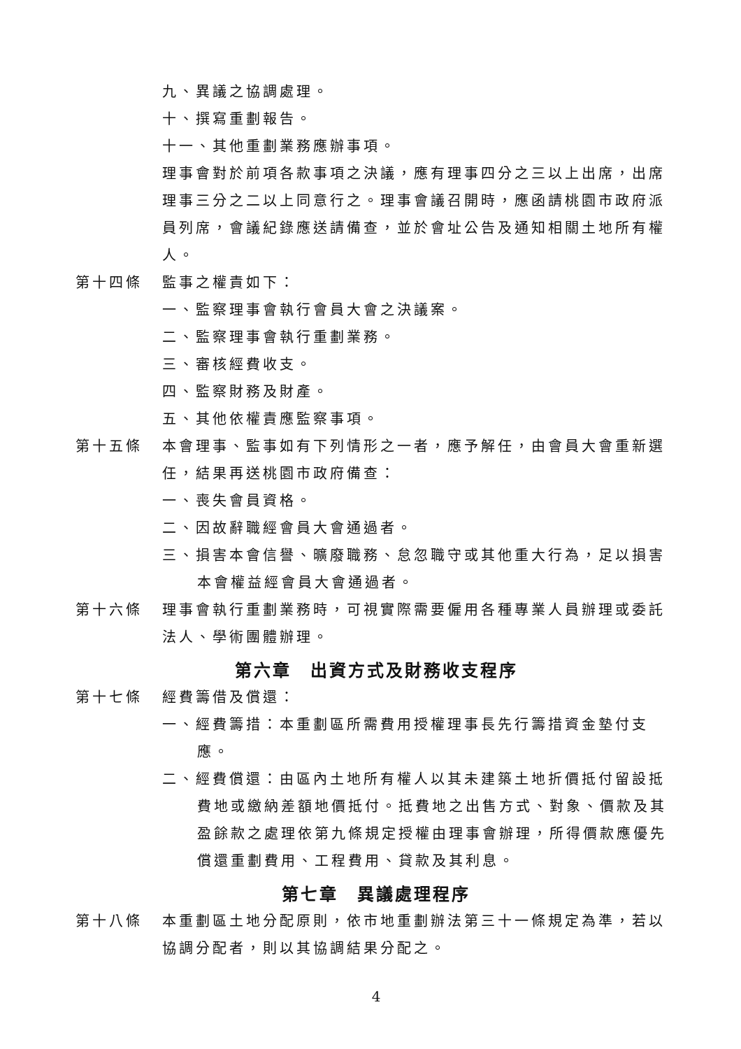九、異議之協調處理。
十、撰寫重劃報告。
十一、其他重劃業務應辦事項。
理事會對於前項各款事項之決議，應有理事四分之三以上出席，出席理事三分之二以上同意行之。理事會議召開時，應函請桃園市政府派員列席，會議紀錄應送請備查，並於會址公告及通知相關土地所有權人。
第十四條 監事之權責如下：
一、監察理事會執行會員大會之決議案。
二、監察理事會執行重劃業務。
三、審核經費收支。
四、監察財務及財產。
五、其他依權責應監察事項。
第十五條 本會理事、監事如有下列情形之一者，應予解任，由會員大會重新選任，結果再送桃園市政府備查：
一、喪失會員資格。
二、因故辭職經會員大會通過者。
三、損害本會信譽、曠廢職務、怠忽職守或其他重大行為，足以損害本會權益經會員大會通過者。
第十六條 理事會執行重劃業務時，可視實際需要僱用各種專業人員辦理或委託法人、學術團體辦理。
第六章　出資方式及財務收支程序
第十七條 經費籌借及償還：
一、經費籌措：本重劃區所需費用授權理事長先行籌措資金墊付支應。
二、經費償還：由區內土地所有權人以其未建築土地折價抵付留設抵費地或繳納差額地價抵付。抵費地之出售方式、對象、價款及其盈餘款之處理依第九條規定授權由理事會辦理，所得價款應優先償還重劃費用、工程費用、貸款及其利息。
第七章　異議處理程序
第十八條 本重劃區土地分配原則，依市地重劃辦法第三十一條規定為準，若以協調分配者，則以其協調結果分配之。
4